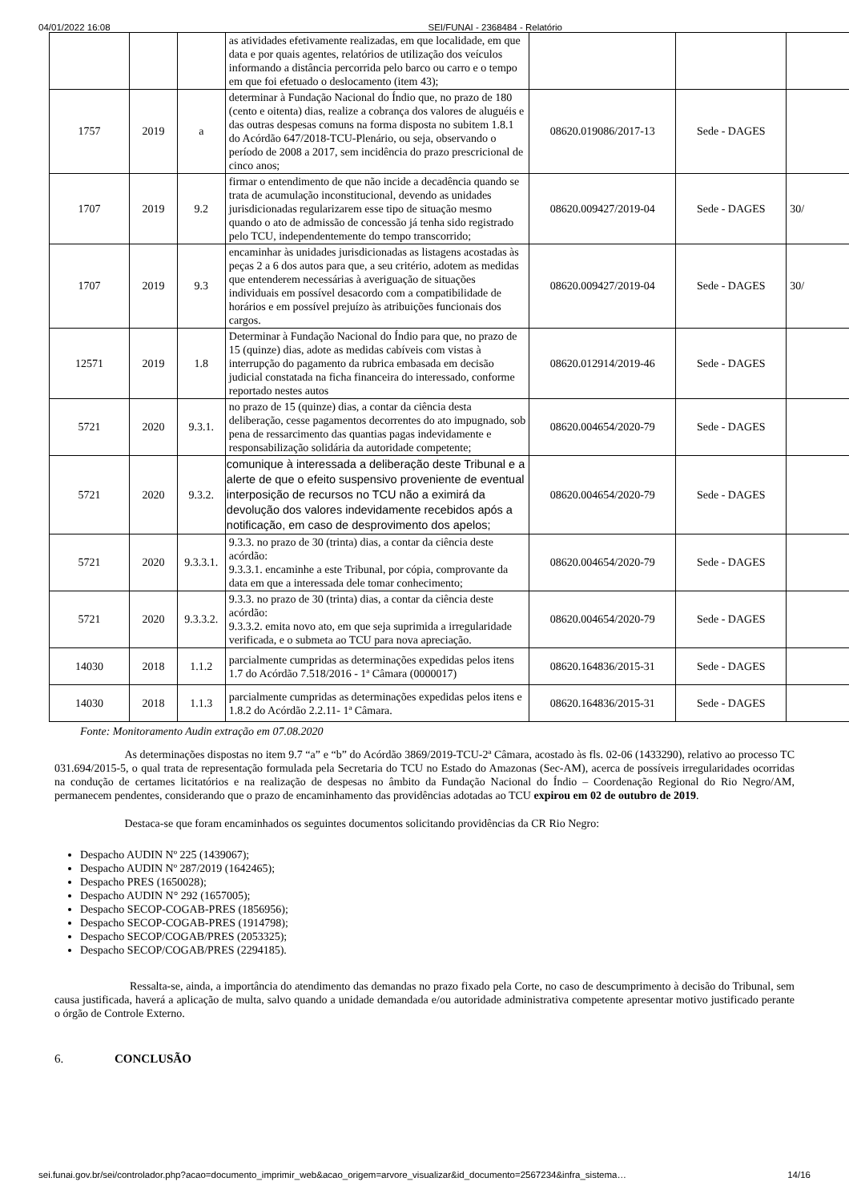04/01/2022 16:08 SEI/FUNAI - 2368484 - Relatório
| | | | as atividades efetivamente realizadas, em que localidade, em que data e por quais agentes, relatórios de utilização dos veículos informando a distância percorrida pelo barco ou carro e o tempo em que foi efetuado o deslocamento (item 43); | | | |
| 1757 | 2019 | a | determinar à Fundação Nacional do Índio que, no prazo de 180 (cento e oitenta) dias, realize a cobrança dos valores de aluguéis e das outras despesas comuns na forma disposta no subitem 1.8.1 do Acórdão 647/2018-TCU-Plenário, ou seja, observando o período de 2008 a 2017, sem incidência do prazo prescricional de cinco anos; | 08620.019086/2017-13 | Sede - DAGES | |
| 1707 | 2019 | 9.2 | firmar o entendimento de que não incide a decadência quando se trata de acumulação inconstitucional, devendo as unidades jurisdicionadas regularizarem esse tipo de situação mesmo quando o ato de admissão de concessão já tenha sido registrado pelo TCU, independentemente do tempo transcorrido; | 08620.009427/2019-04 | Sede - DAGES | 30/ |
| 1707 | 2019 | 9.3 | encaminhar às unidades jurisdicionadas as listagens acostadas às peças 2 a 6 dos autos para que, a seu critério, adotem as medidas que entenderem necessárias à averiguação de situações individuais em possível desacordo com a compatibilidade de horários e em possível prejuízo às atribuições funcionais dos cargos. | 08620.009427/2019-04 | Sede - DAGES | 30/ |
| 12571 | 2019 | 1.8 | Determinar à Fundação Nacional do Índio para que, no prazo de 15 (quinze) dias, adote as medidas cabíveis com vistas à interrupção do pagamento da rubrica embasada em decisão judicial constatada na ficha financeira do interessado, conforme reportado nestes autos | 08620.012914/2019-46 | Sede - DAGES | |
| 5721 | 2020 | 9.3.1. | no prazo de 15 (quinze) dias, a contar da ciência desta deliberação, cesse pagamentos decorrentes do ato impugnado, sob pena de ressarcimento das quantias pagas indevidamente e responsabilização solidária da autoridade competente; | 08620.004654/2020-79 | Sede - DAGES | |
| 5721 | 2020 | 9.3.2. | comunique à interessada a deliberação deste Tribunal e a alerte de que o efeito suspensivo proveniente de eventual interposição de recursos no TCU não a eximirá da devolução dos valores indevidamente recebidos após a notificação, em caso de desprovimento dos apelos; | 08620.004654/2020-79 | Sede - DAGES | |
| 5721 | 2020 | 9.3.3.1. | 9.3.3. no prazo de 30 (trinta) dias, a contar da ciência deste acórdão: 9.3.3.1. encaminhe a este Tribunal, por cópia, comprovante da data em que a interessada dele tomar conhecimento; | 08620.004654/2020-79 | Sede - DAGES | |
| 5721 | 2020 | 9.3.3.2. | 9.3.3. no prazo de 30 (trinta) dias, a contar da ciência deste acórdão: 9.3.3.2. emita novo ato, em que seja suprimida a irregularidade verificada, e o submeta ao TCU para nova apreciação. | 08620.004654/2020-79 | Sede - DAGES | |
| 14030 | 2018 | 1.1.2 | parcialmente cumpridas as determinações expedidas pelos itens 1.7 do Acórdão 7.518/2016 - 1ª Câmara (0000017) | 08620.164836/2015-31 | Sede - DAGES | |
| 14030 | 2018 | 1.1.3 | parcialmente cumpridas as determinações expedidas pelos itens e 1.8.2 do Acórdão 2.2.11- 1ª Câmara. | 08620.164836/2015-31 | Sede - DAGES | |
Fonte: Monitoramento Audin extração em 07.08.2020
As determinações dispostas no item 9.7 “a” e “b” do Acórdão 3869/2019-TCU-2ª Câmara, acostado às fls. 02-06 (1433290), relativo ao processo TC 031.694/2015-5, o qual trata de representação formulada pela Secretaria do TCU no Estado do Amazonas (Sec-AM), acerca de possíveis irregularidades ocorridas na condução de certames licitatórios e na realização de despesas no âmbito da Fundação Nacional do Índio – Coordenação Regional do Rio Negro/AM, permanecem pendentes, considerando que o prazo de encaminhamento das providências adotadas ao TCU expirou em 02 de outubro de 2019.
Destaca-se que foram encaminhados os seguintes documentos solicitando providências da CR Rio Negro:
Despacho AUDIN Nº 225 (1439067);
Despacho AUDIN Nº 287/2019 (1642465);
Despacho PRES (1650028);
Despacho AUDIN N° 292 (1657005);
Despacho SECOP-COGAB-PRES (1856956);
Despacho SECOP-COGAB-PRES (1914798);
Despacho SECOP/COGAB/PRES (2053325);
Despacho SECOP/COGAB/PRES (2294185).
Ressalta-se, ainda, a importância do atendimento das demandas no prazo fixado pela Corte, no caso de descumprimento à decisão do Tribunal, sem causa justificada, haverá a aplicação de multa, salvo quando a unidade demandada e/ou autoridade administrativa competente apresentar motivo justificado perante o órgão de Controle Externo.
6. CONCLUSÃO
sei.funai.gov.br/sei/controlador.php?acao=documento_imprimir_web&acao_origem=arvore_visualizar&id_documento=2567234&infra_sistema… 14/16